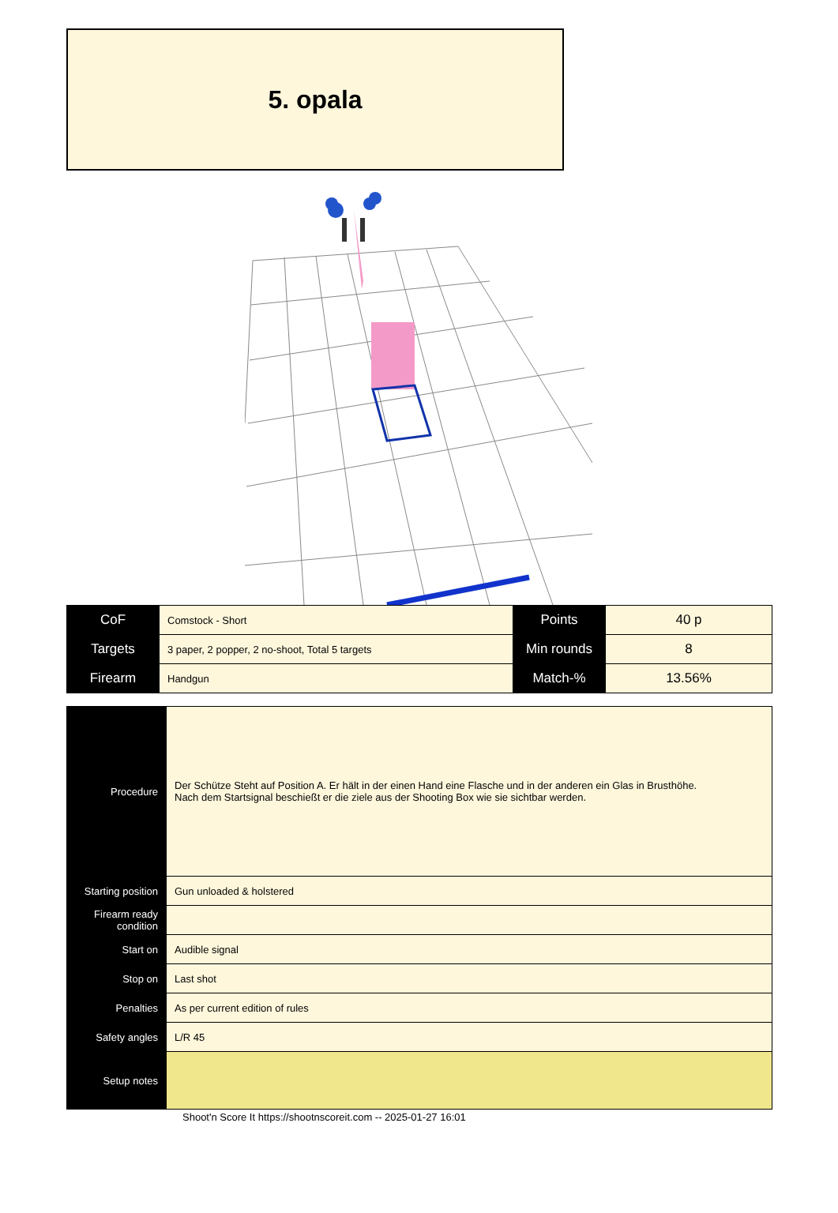5. opala
| CoF | Comstock - Short | Points | 40 p |
| Targets | 3 paper, 2 popper, 2 no-shoot, Total 5 targets | Min rounds | 8 |
| Firearm | Handgun | Match-% | 13.56% |
| Procedure | Der Schütze Steht auf Position A. Er hält in der einen Hand eine Flasche und in der anderen ein Glas in Brusthöhe. Nach dem Startsignal beschießt er die ziele aus der Shooting Box wie sie sichtbar werden. |
| Starting position | Gun unloaded & holstered |
| Firearm ready condition | |
| Start on | Audible signal |
| Stop on | Last shot |
| Penalties | As per current edition of rules |
| Safety angles | L/R 45 |
| Setup notes | |
Shoot'n Score It https://shootnscoreit.com -- 2025-01-27 16:01